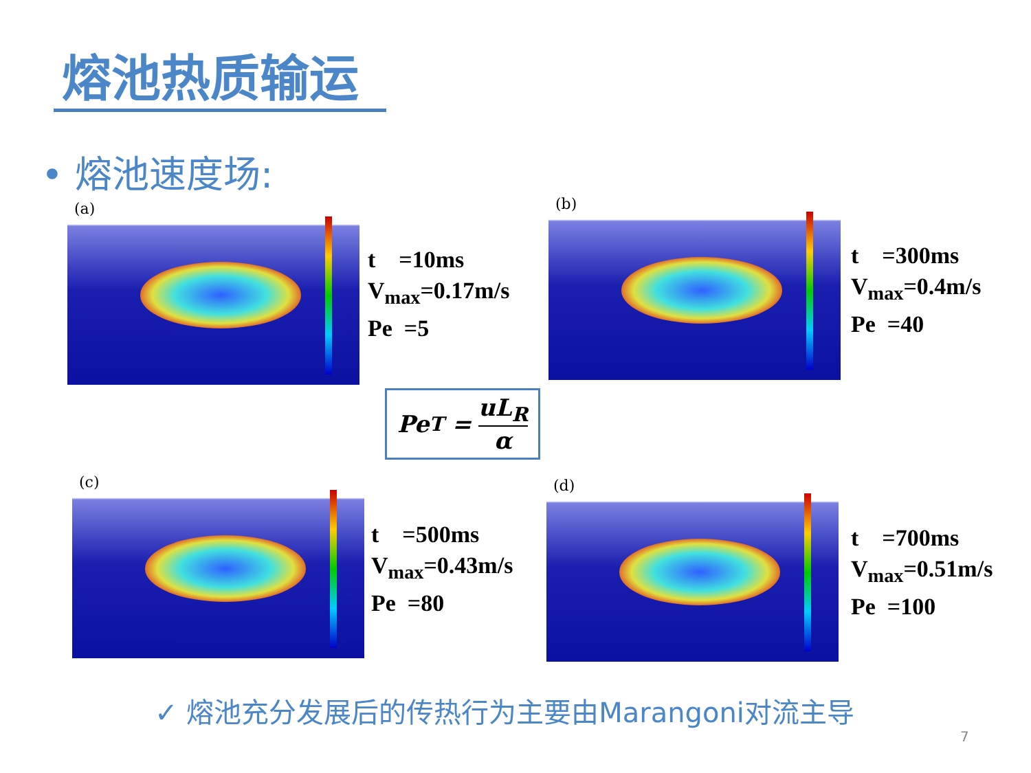熔池热质输运
• 熔池速度场:
(a)
t =10ms
V<sub>max</sub>=0.17m/s
Pe =5
(b)
t =300ms
V<sub>max</sub>=0.4m/s
Pe =40
Pe<sub>T</sub> = uL<sub>R</sub> α
(c)
t =500ms
V<sub>max</sub>=0.43m/s
Pe =80
(d)
t =700ms
V<sub>max</sub>=0.51m/s
Pe =100
✓ 熔池充分发展后的传热行为主要由Marangoni对流主导
7